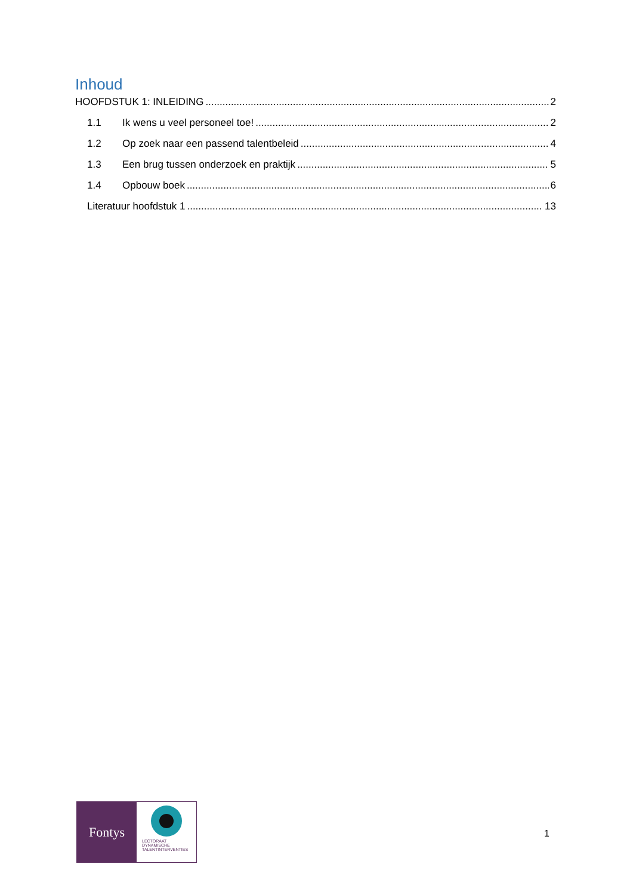Inhoud
HOOFDSTUK 1: INLEIDING 2
1.1 Ik wens u veel personeel toe! 2
1.2 Op zoek naar een passend talentbeleid 4
1.3 Een brug tussen onderzoek en praktijk 5
1.4 Opbouw boek 6
Literatuur hoofdstuk 1 13
Fontys
LECTORAAT
DYNAMISCHE
TALENTINTERVENTIES
1